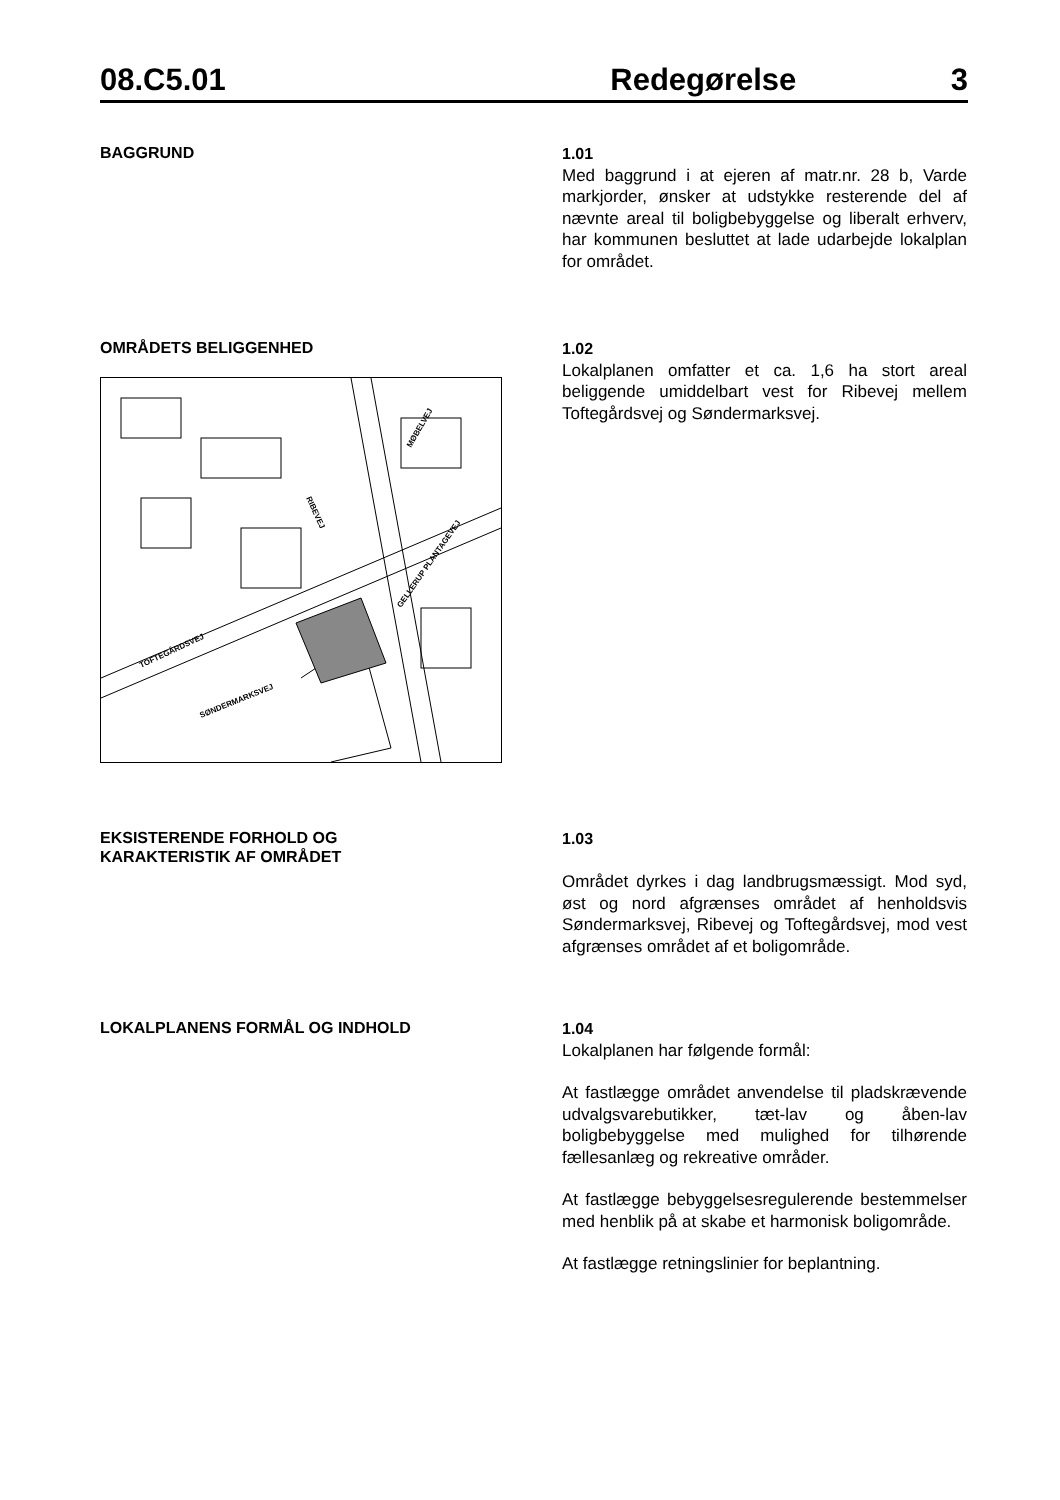08.C5.01 Redegørelse 3
BAGGRUND
1.01
Med baggrund i at ejeren af matr.nr. 28 b, Varde markjorder, ønsker at udstykke resterende del af nævnte areal til boligbebyggelse og liberalt erhverv, har kommunen besluttet at lade udarbejde lokalplan for området.
OMRÅDETS BELIGGENHED
SØNDERMARKSVEJ
GELLERUP PLANTAGEVEJ
TOFTEGÅRDSVEJ
MØBELVEJ
RIBEVEJ
1.02
Lokalplanen omfatter et ca. 1,6 ha stort areal beliggende umiddelbart vest for Ribevej mellem Toftegårdsvej og Søndermarksvej.
EKSISTERENDE FORHOLD OG
KARAKTERISTIK AF OMRÅDET
1.03
Området dyrkes i dag landbrugsmæssigt. Mod syd, øst og nord afgrænses området af henholdsvis Søndermarksvej, Ribevej og Toftegårdsvej, mod vest afgrænses området af et boligområde.
LOKALPLANENS FORMÅL OG INDHOLD
1.04
Lokalplanen har følgende formål:
At fastlægge området anvendelse til pladskrævende udvalgsvarebutikker, tæt-lav og åben-lav boligbebyggelse med mulighed for tilhørende fællesanlæg og rekreative områder.
At fastlægge bebyggelsesregulerende bestemmelser med henblik på at skabe et harmonisk boligområde.
At fastlægge retningslinier for beplantning.